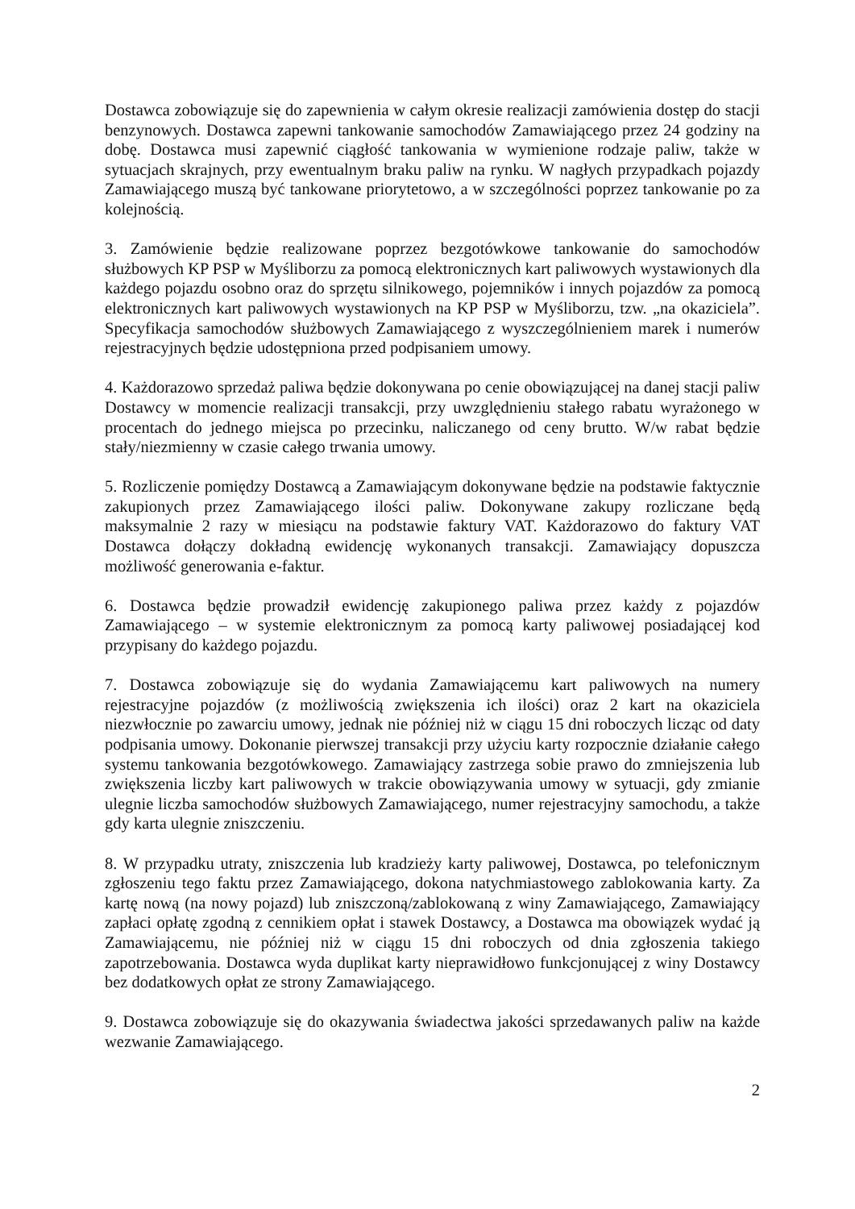Dostawca zobowiązuje się do zapewnienia w całym okresie realizacji zamówienia dostęp do stacji benzynowych. Dostawca zapewni tankowanie samochodów Zamawiającego przez 24 godziny na dobę. Dostawca musi zapewnić ciągłość tankowania w wymienione rodzaje paliw, także w sytuacjach skrajnych, przy ewentualnym braku paliw na rynku. W nagłych przypadkach pojazdy Zamawiającego muszą być tankowane priorytetowo, a w szczególności poprzez tankowanie po za kolejnością.
3. Zamówienie będzie realizowane poprzez bezgotówkowe tankowanie do samochodów służbowych KP PSP w Myśliborzu za pomocą elektronicznych kart paliwowych wystawionych dla każdego pojazdu osobno oraz do sprzętu silnikowego, pojemników i innych pojazdów za pomocą elektronicznych kart paliwowych wystawionych na KP PSP w Myśliborzu, tzw. „na okaziciela”. Specyfikacja samochodów służbowych Zamawiającego z wyszczególnieniem marek i numerów rejestracyjnych będzie udostępniona przed podpisaniem umowy.
4. Każdorazowo sprzedaż paliwa będzie dokonywana po cenie obowiązującej na danej stacji paliw Dostawcy w momencie realizacji transakcji, przy uwzględnieniu stałego rabatu wyrażonego w procentach do jednego miejsca po przecinku, naliczanego od ceny brutto. W/w rabat będzie stały/niezmienny w czasie całego trwania umowy.
5. Rozliczenie pomiędzy Dostawcą a Zamawiającym dokonywane będzie na podstawie faktycznie zakupionych przez Zamawiającego ilości paliw. Dokonywane zakupy rozliczane będą maksymalnie 2 razy w miesiącu na podstawie faktury VAT. Każdorazowo do faktury VAT Dostawca dołączy dokładną ewidencję wykonanych transakcji. Zamawiający dopuszcza możliwość generowania e-faktur.
6. Dostawca będzie prowadził ewidencję zakupionego paliwa przez każdy z pojazdów Zamawiającego – w systemie elektronicznym za pomocą karty paliwowej posiadającej kod przypisany do każdego pojazdu.
7. Dostawca zobowiązuje się do wydania Zamawiającemu kart paliwowych na numery rejestracyjne pojazdów (z możliwością zwiększenia ich ilości) oraz 2 kart na okaziciela niezwłocznie po zawarciu umowy, jednak nie później niż w ciągu 15 dni roboczych licząc od daty podpisania umowy. Dokonanie pierwszej transakcji przy użyciu karty rozpocznie działanie całego systemu tankowania bezgotówkowego. Zamawiający zastrzega sobie prawo do zmniejszenia lub zwiększenia liczby kart paliwowych w trakcie obowiązywania umowy w sytuacji, gdy zmianie ulegnie liczba samochodów służbowych Zamawiającego, numer rejestracyjny samochodu, a także gdy karta ulegnie zniszczeniu.
8. W przypadku utraty, zniszczenia lub kradzieży karty paliwowej, Dostawca, po telefonicznym zgłoszeniu tego faktu przez Zamawiającego, dokona natychmiastowego zablokowania karty. Za kartę nową (na nowy pojazd) lub zniszczoną/zablokowaną z winy Zamawiającego, Zamawiający zapłaci opłatę zgodną z cennikiem opłat i stawek Dostawcy, a Dostawca ma obowiązek wydać ją Zamawiającemu, nie później niż w ciągu 15 dni roboczych od dnia zgłoszenia takiego zapotrzebowania. Dostawca wyda duplikat karty nieprawidłowo funkcjonującej z winy Dostawcy bez dodatkowych opłat ze strony Zamawiającego.
9. Dostawca zobowiązuje się do okazywania świadectwa jakości sprzedawanych paliw na każde wezwanie Zamawiającego.
2